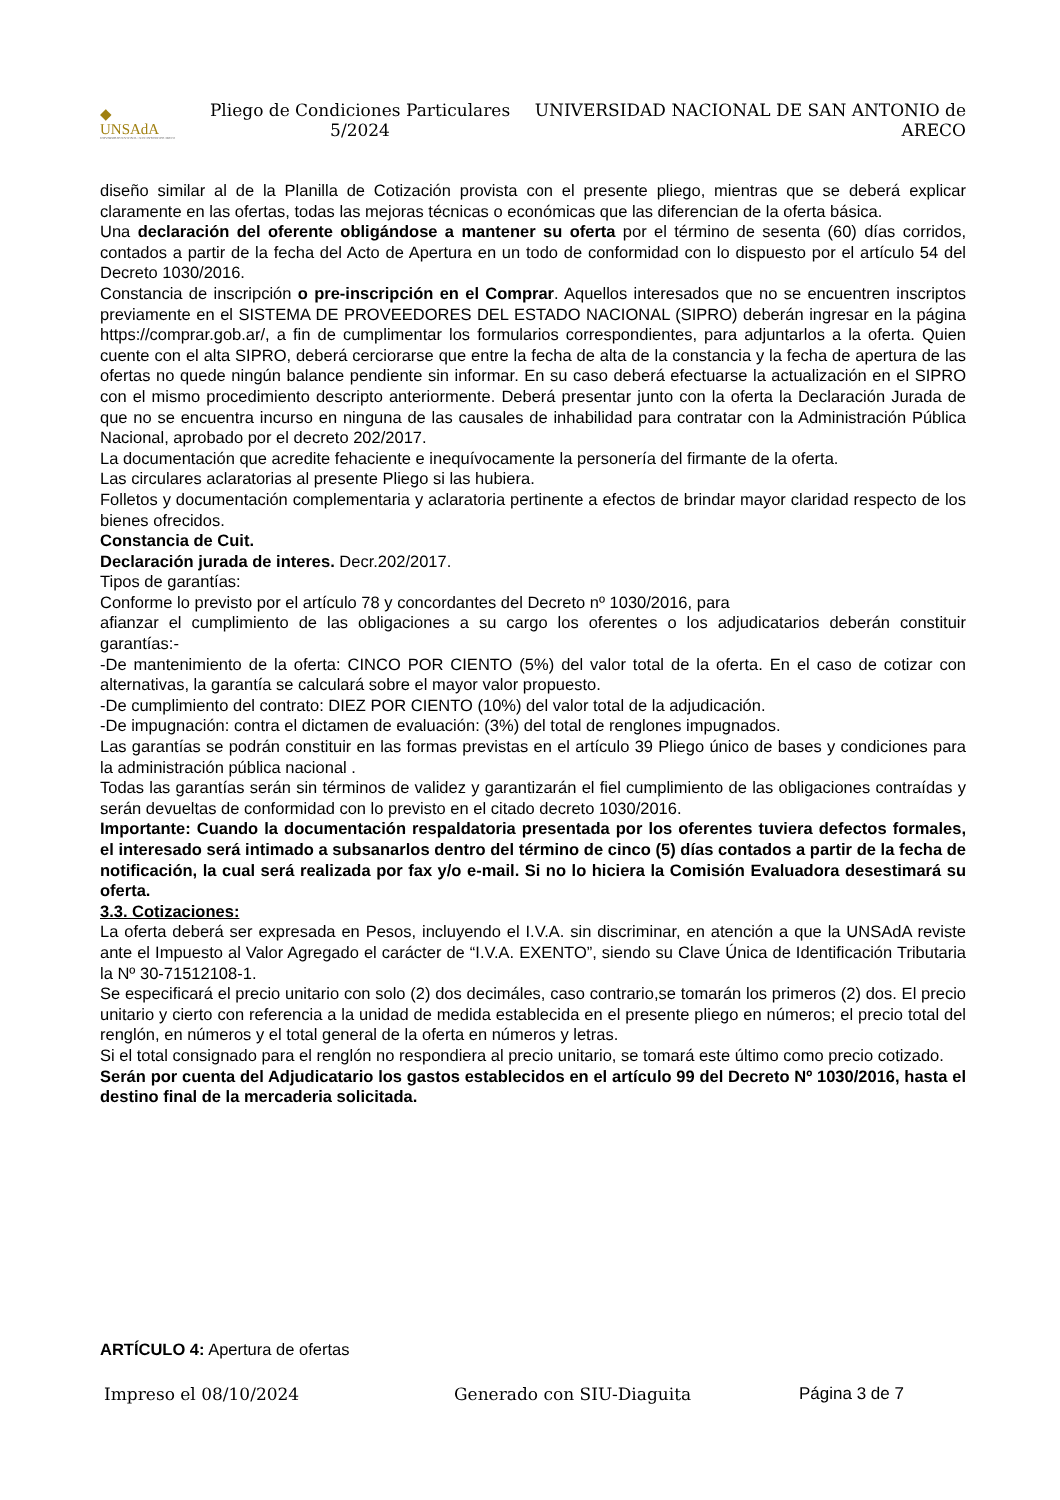◆
UNSAdA
UNIVERSIDAD NACIONAL • SAN ANTONIO DE ARECO
Pliego de Condiciones Particulares 5/2024
UNIVERSIDAD NACIONAL DE SAN ANTONIO de ARECO
diseño similar al de la Planilla de Cotización provista con el presente pliego, mientras que se deberá explicar claramente en las ofertas, todas las mejoras técnicas o económicas que las diferencian de la oferta básica.
Una declaración del oferente obligándose a mantener su oferta por el término de sesenta (60) días corridos, contados a partir de la fecha del Acto de Apertura en un todo de conformidad con lo dispuesto por el artículo 54 del Decreto 1030/2016.
Constancia de inscripción o pre-inscripción en el Comprar. Aquellos interesados que no se encuentren inscriptos previamente en el SISTEMA DE PROVEEDORES DEL ESTADO NACIONAL (SIPRO) deberán ingresar en la página https://comprar.gob.ar/, a fin de cumplimentar los formularios correspondientes, para adjuntarlos a la oferta. Quien cuente con el alta SIPRO, deberá cerciorarse que entre la fecha de alta de la constancia y la fecha de apertura de las ofertas no quede ningún balance pendiente sin informar. En su caso deberá efectuarse la actualización en el SIPRO con el mismo procedimiento descripto anteriormente. Deberá presentar junto con la oferta la Declaración Jurada de que no se encuentra incurso en ninguna de las causales de inhabilidad para contratar con la Administración Pública Nacional, aprobado por el decreto 202/2017.
La documentación que acredite fehaciente e inequívocamente la personería del firmante de la oferta.
Las circulares aclaratorias al presente Pliego si las hubiera.
Folletos y documentación complementaria y aclaratoria pertinente a efectos de brindar mayor claridad respecto de los bienes ofrecidos.
Constancia de Cuit.
Declaración jurada de interes. Decr.202/2017.
Tipos de garantías:
Conforme lo previsto por el artículo 78 y concordantes del Decreto nº 1030/2016, para
afianzar el cumplimiento de las obligaciones a su cargo los oferentes o los adjudicatarios deberán constituir garantías:-
-De mantenimiento de la oferta: CINCO POR CIENTO (5%) del valor total de la oferta. En el caso de cotizar con alternativas, la garantía se calculará sobre el mayor valor propuesto.
-De cumplimiento del contrato: DIEZ POR CIENTO (10%) del valor total de la adjudicación.
-De impugnación: contra el dictamen de evaluación: (3%) del total de renglones impugnados.
Las garantías se podrán constituir en las formas previstas en el artículo 39 Pliego único de bases y condiciones para la administración pública nacional .
Todas las garantías serán sin términos de validez y garantizarán el fiel cumplimiento de las obligaciones contraídas y serán devueltas de conformidad con lo previsto en el citado decreto 1030/2016.
Importante: Cuando la documentación respaldatoria presentada por los oferentes tuviera defectos formales, el interesado será intimado a subsanarlos dentro del término de cinco (5) días contados a partir de la fecha de notificación, la cual será realizada por fax y/o e-mail. Si no lo hiciera la Comisión Evaluadora desestimará su oferta.
3.3. Cotizaciones:
La oferta deberá ser expresada en Pesos, incluyendo el I.V.A. sin discriminar, en atención a que la UNSAdA reviste ante el Impuesto al Valor Agregado el carácter de “I.V.A. EXENTO”, siendo su Clave Única de Identificación Tributaria la Nº 30-71512108-1.
Se especificará el precio unitario con solo (2) dos decimáles, caso contrario,se tomarán los primeros (2) dos. El precio unitario y cierto con referencia a la unidad de medida establecida en el presente pliego en números; el precio total del renglón, en números y el total general de la oferta en números y letras.
Si el total consignado para el renglón no respondiera al precio unitario, se tomará este último como precio cotizado.
Serán por cuenta del Adjudicatario los gastos establecidos en el artículo 99 del Decreto Nº 1030/2016, hasta el destino final de la mercaderia solicitada.
ARTÍCULO 4: Apertura de ofertas
Impreso el 08/10/2024 Generado con SIU-Diaguita Página 3 de 7